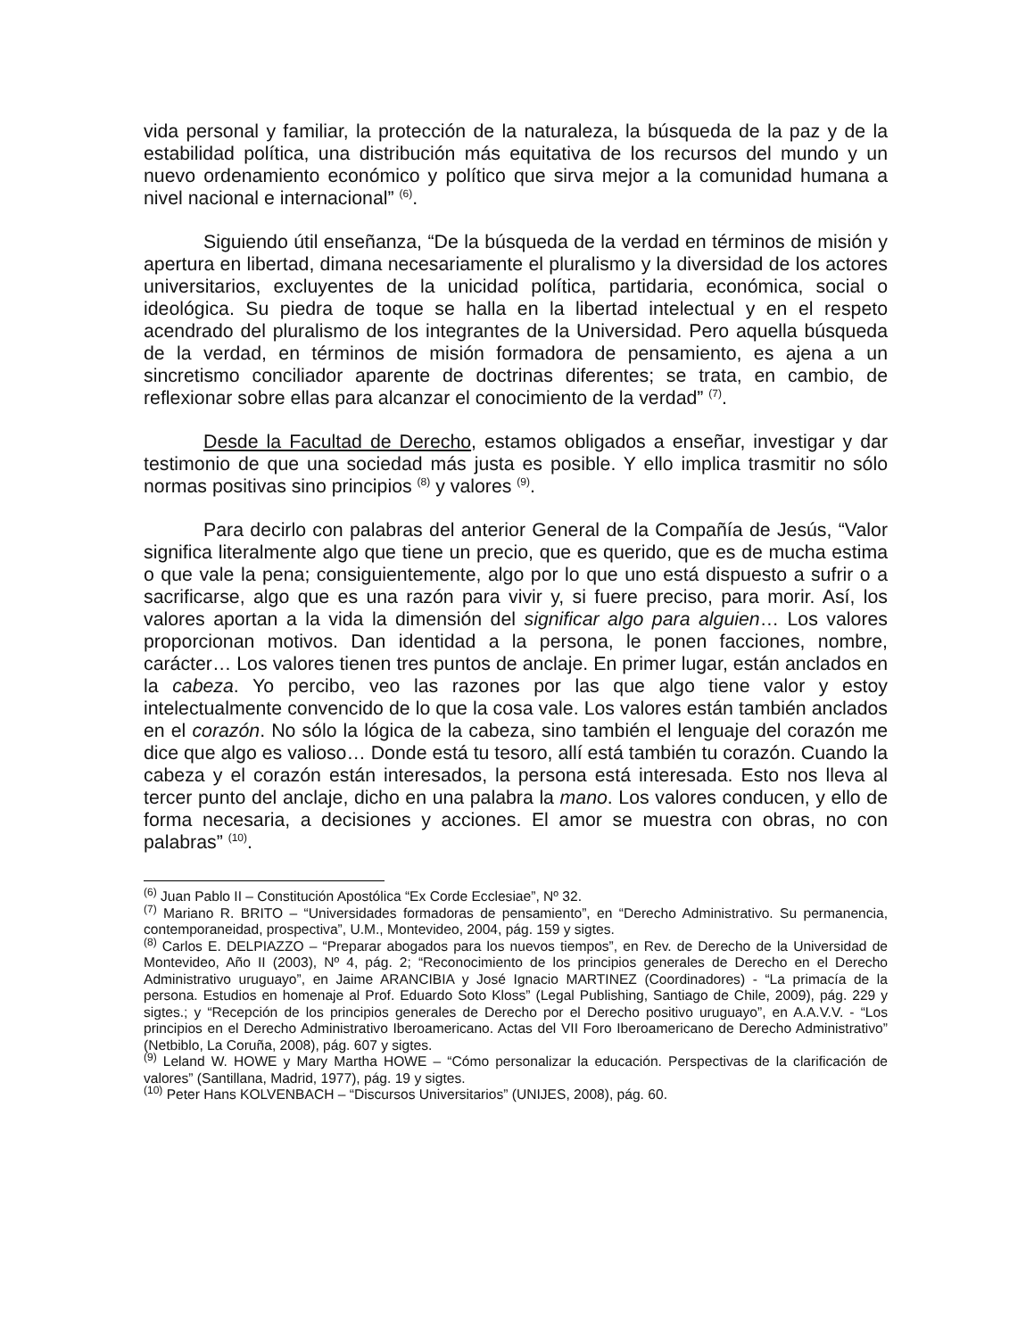vida personal y familiar, la protección de la naturaleza, la búsqueda de la paz y de la estabilidad política, una distribución más equitativa de los recursos del mundo y un nuevo ordenamiento económico y político que sirva mejor a la comunidad humana a nivel nacional e internacional” <sup>(6)</sup>.
Siguiendo útil enseñanza, “De la búsqueda de la verdad en términos de misión y apertura en libertad, dimana necesariamente el pluralismo y la diversidad de los actores universitarios, excluyentes de la unicidad política, partidaria, económica, social o ideológica. Su piedra de toque se halla en la libertad intelectual y en el respeto acendrado del pluralismo de los integrantes de la Universidad. Pero aquella búsqueda de la verdad, en términos de misión formadora de pensamiento, es ajena a un sincretismo conciliador aparente de doctrinas diferentes; se trata, en cambio, de reflexionar sobre ellas para alcanzar el conocimiento de la verdad” <sup>(7)</sup>.
Desde la Facultad de Derecho, estamos obligados a enseñar, investigar y dar testimonio de que una sociedad más justa es posible. Y ello implica trasmitir no sólo normas positivas sino principios <sup>(8)</sup> y valores <sup>(9)</sup>.
Para decirlo con palabras del anterior General de la Compañía de Jesús, “Valor significa literalmente algo que tiene un precio, que es querido, que es de mucha estima o que vale la pena; consiguientemente, algo por lo que uno está dispuesto a sufrir o a sacrificarse, algo que es una razón para vivir y, si fuere preciso, para morir. Así, los valores aportan a la vida la dimensión del significar algo para alguien… Los valores proporcionan motivos. Dan identidad a la persona, le ponen facciones, nombre, carácter… Los valores tienen tres puntos de anclaje. En primer lugar, están anclados en la cabeza. Yo percibo, veo las razones por las que algo tiene valor y estoy intelectualmente convencido de lo que la cosa vale. Los valores están también anclados en el corazón. No sólo la lógica de la cabeza, sino también el lenguaje del corazón me dice que algo es valioso… Donde está tu tesoro, allí está también tu corazón. Cuando la cabeza y el corazón están interesados, la persona está interesada. Esto nos lleva al tercer punto del anclaje, dicho en una palabra la mano. Los valores conducen, y ello de forma necesaria, a decisiones y acciones. El amor se muestra con obras, no con palabras” <sup>(10)</sup>.
<sup>(6)</sup> Juan Pablo II – Constitución Apostólica “Ex Corde Ecclesiae”, Nº 32.
<sup>(7)</sup> Mariano R. BRITO – “Universidades formadoras de pensamiento”, en “Derecho Administrativo. Su permanencia, contemporaneidad, prospectiva”, U.M., Montevideo, 2004, pág. 159 y sigtes.
<sup>(8)</sup> Carlos E. DELPIAZZO – “Preparar abogados para los nuevos tiempos”, en Rev. de Derecho de la Universidad de Montevideo, Año II (2003), Nº 4, pág. 2; “Reconocimiento de los principios generales de Derecho en el Derecho Administrativo uruguayo”, en Jaime ARANCIBIA y José Ignacio MARTINEZ (Coordinadores) - “La primacía de la persona. Estudios en homenaje al Prof. Eduardo Soto Kloss” (Legal Publishing, Santiago de Chile, 2009), pág. 229 y sigtes.; y “Recepción de los principios generales de Derecho por el Derecho positivo uruguayo”, en A.A.V.V. - “Los principios en el Derecho Administrativo Iberoamericano. Actas del VII Foro Iberoamericano de Derecho Administrativo” (Netbiblo, La Coruña, 2008), pág. 607 y sigtes.
<sup>(9)</sup> Leland W. HOWE y Mary Martha HOWE – “Cómo personalizar la educación. Perspectivas de la clarificación de valores” (Santillana, Madrid, 1977), pág. 19 y sigtes.
<sup>(10)</sup> Peter Hans KOLVENBACH – “Discursos Universitarios” (UNIJES, 2008), pág. 60.